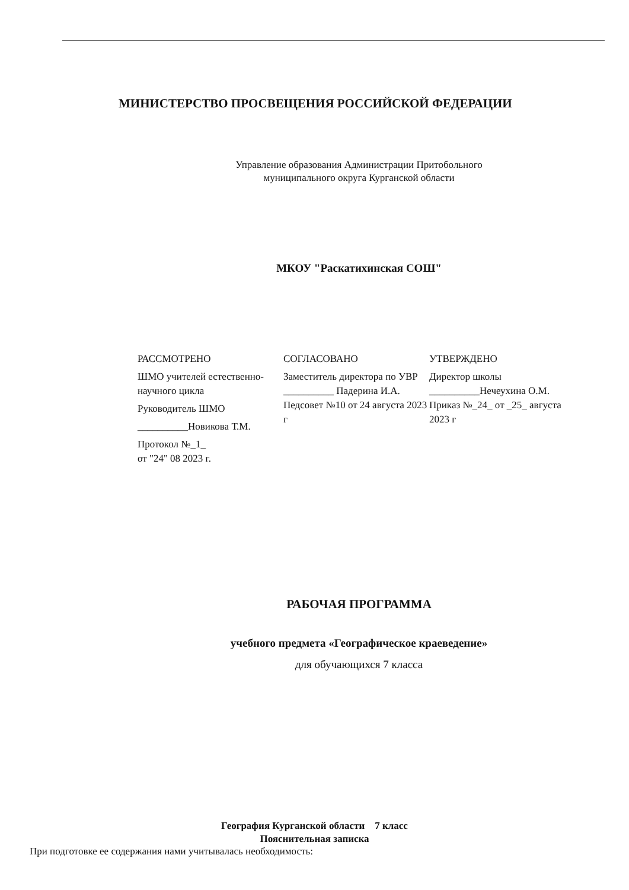МИНИСТЕРСТВО ПРОСВЕЩЕНИЯ РОССИЙСКОЙ ФЕДЕРАЦИИ
Управление образования Администрации Притобольного
муниципального округа Курганской области
МКОУ "Раскатихинская СОШ"
РАССМОТРЕНО
ШМО учителей естественно-научного цикла
Руководитель ШМО
__________Новикова Т.М.
Протокол №_1_
от "24" 08 2023 г.
СОГЛАСОВАНО
Заместитель директора по УВР
__________ Падерина И.А.
Педсовет №10 от 24 августа 2023 г
УТВЕРЖДЕНО
Директор школы
__________Нечеухина О.М.
Приказ №_24_ от _25_ августа 2023 г
РАБОЧАЯ ПРОГРАММА
учебного предмета «Географическое краеведение»
для обучающихся 7 класса
География Курганской области 7 класс
Пояснительная записка
При подготовке ее содержания нами учитывалась необходимость: